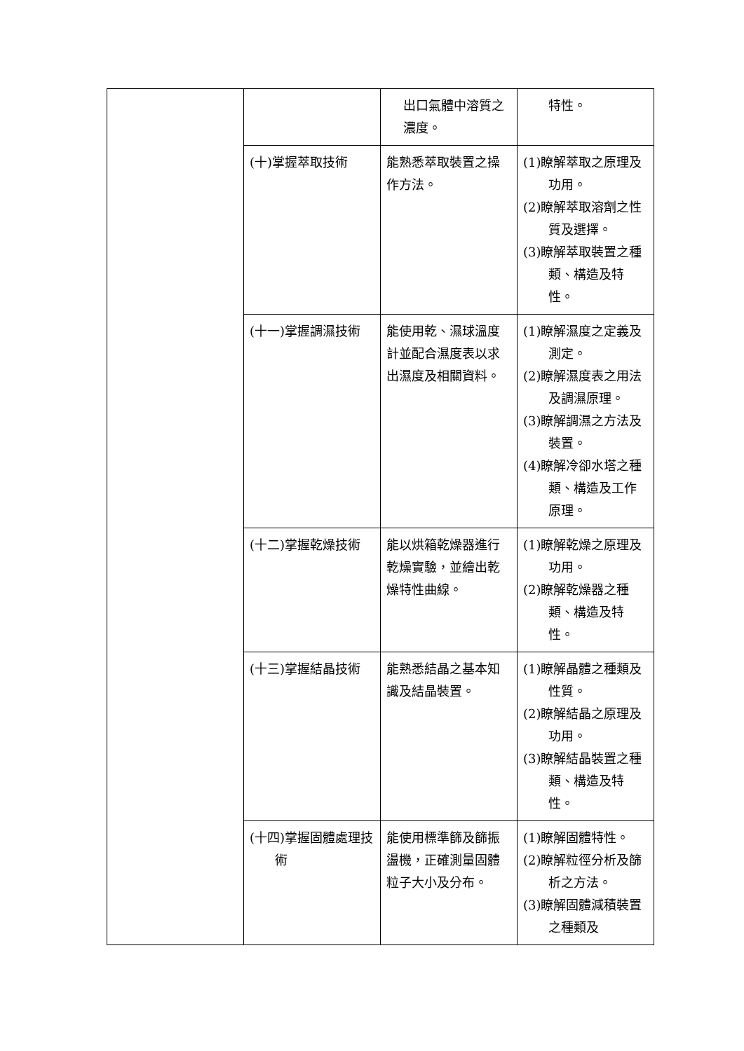| | | 出口氣體中溶質之濃度。 | 特性。 |
| | (十)掌握萃取技術 | 能熟悉萃取裝置之操作方法。 | (1)瞭解萃取之原理及功用。 (2)瞭解萃取溶劑之性質及選擇。 (3)瞭解萃取裝置之種類、構造及特性。 |
| | (十一)掌握調濕技術 | 能使用乾、濕球溫度計並配合濕度表以求出濕度及相關資料。 | (1)瞭解濕度之定義及測定。 (2)瞭解濕度表之用法及調濕原理。 (3)瞭解調濕之方法及裝置。 (4)瞭解冷卻水塔之種類、構造及工作原理。 |
| | (十二)掌握乾燥技術 | 能以烘箱乾燥器進行乾燥實驗，並繪出乾燥特性曲線。 | (1)瞭解乾燥之原理及功用。 (2)瞭解乾燥器之種類、構造及特性。 |
| | (十三)掌握結晶技術 | 能熟悉結晶之基本知識及結晶裝置。 | (1)瞭解晶體之種類及性質。 (2)瞭解結晶之原理及功用。 (3)瞭解結晶裝置之種類、構造及特性。 |
| | (十四)掌握固體處理技術 | 能使用標準篩及篩振盪機，正確測量固體粒子大小及分布。 | (1)瞭解固體特性。 (2)瞭解粒徑分析及篩析之方法。 (3)瞭解固體減積裝置之種類及 |